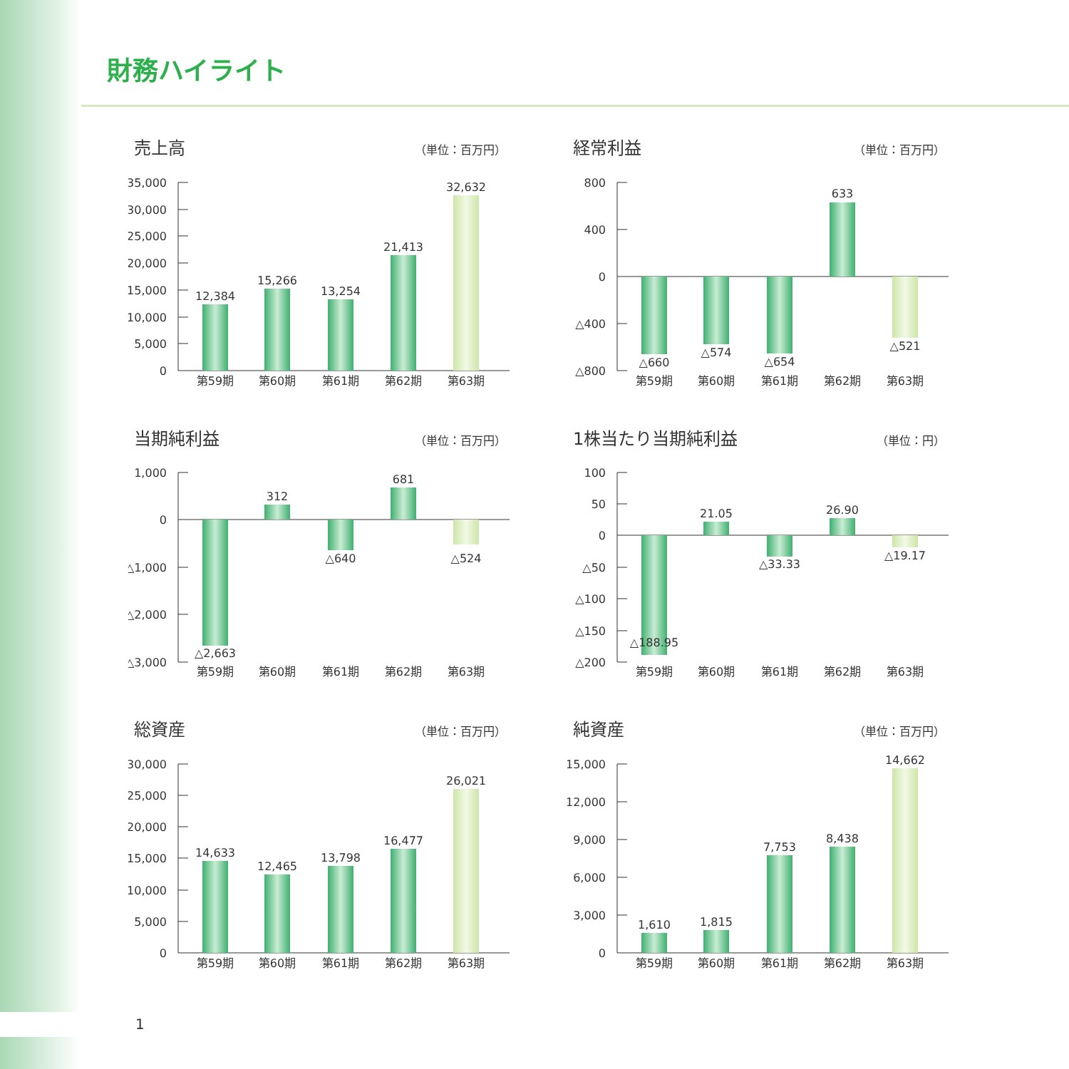財務ハイライト
売上高
（単位：百万円）
35,000
30,000
25,000
20,000
15,000
10,000
5,000
0
12,384
15,266
13,254
21,413
32,632
第59期
第60期
第61期
第62期
第63期
経常利益
（単位：百万円）
800
400
0
△400
△800
△660
△574
△654
633
△521
第59期
第60期
第61期
第62期
第63期
当期純利益
（単位：百万円）
1,000
0
△1,000
△2,000
△3,000
△2,663
312
△640
681
△524
第59期
第60期
第61期
第62期
第63期
1株当たり当期純利益
（単位：円）
100
50
0
△50
△100
△150
△200
△188.95
21.05
△33.33
26.90
△19.17
第59期
第60期
第61期
第62期
第63期
総資産
（単位：百万円）
30,000
25,000
20,000
15,000
10,000
5,000
0
14,633
12,465
13,798
16,477
26,021
第59期
第60期
第61期
第62期
第63期
純資産
（単位：百万円）
15,000
12,000
9,000
6,000
3,000
0
1,610
1,815
7,753
8,438
14,662
第59期
第60期
第61期
第62期
第63期
1